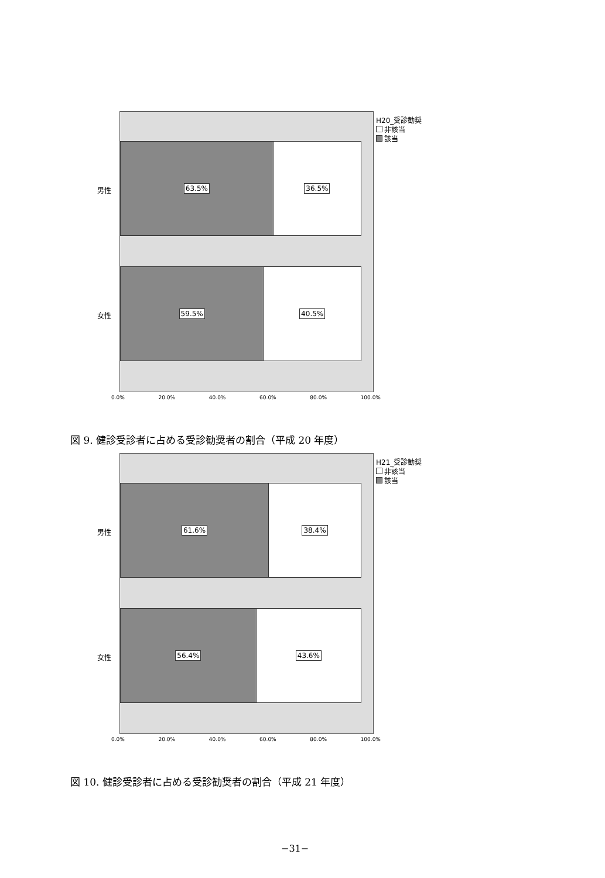H20_受診勧奨
非該当
該当
男性
女性
63.5% 36.5%
59.5% 40.5%
0.0% 20.0% 40.0% 60.0% 80.0% 100.0%
図 9. 健診受診者に占める受診勧奨者の割合（平成 20 年度）
H21_受診勧奨
非該当
該当
男性
女性
61.6% 38.4%
56.4% 43.6%
0.0% 20.0% 40.0% 60.0% 80.0% 100.0%
図 10. 健診受診者に占める受診勧奨者の割合（平成 21 年度）
−31−